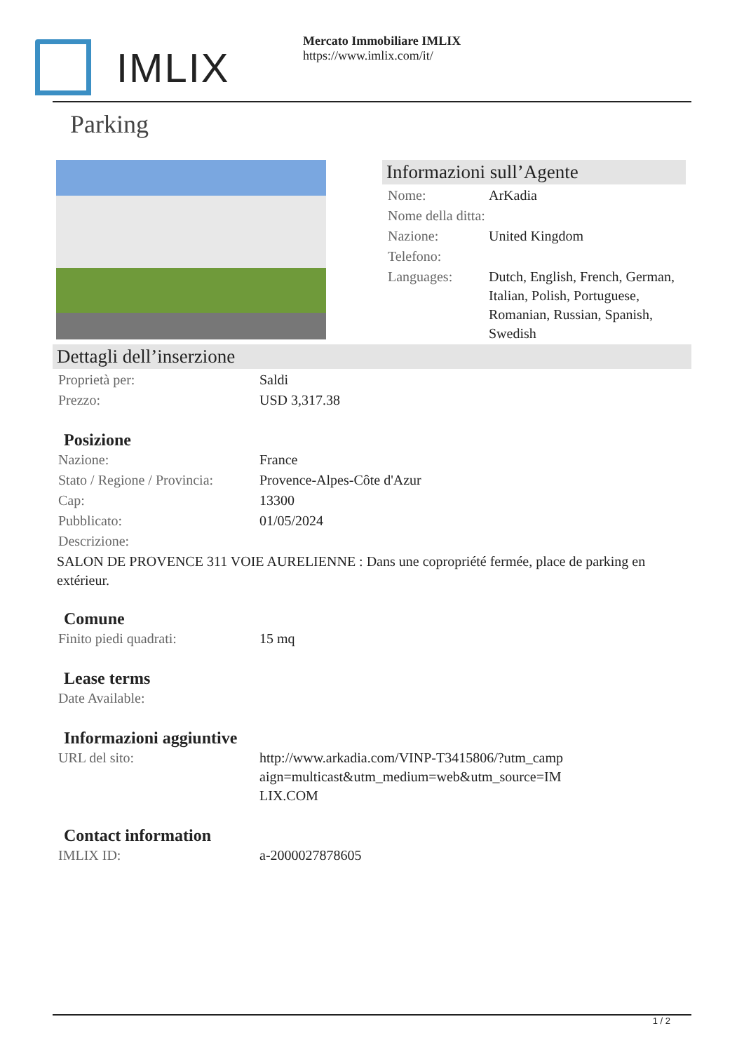IMLIX
Mercato Immobiliare IMLIX
https://www.imlix.com/it/
Parking
Informazioni sull’Agente
| Nome: | ArKadia |
| Nome della ditta: | |
| Nazione: | United Kingdom |
| Telefono: | |
| Languages: | Dutch, English, French, German, Italian, Polish, Portuguese, Romanian, Russian, Spanish, Swedish |
Dettagli dell’inserzione
| Proprietà per: | Saldi |
| Prezzo: | USD 3,317.38 |
Posizione
| Nazione: | France |
| Stato / Regione / Provincia: | Provence-Alpes-Côte d'Azur |
| Cap: | 13300 |
| Pubblicato: | 01/05/2024 |
| Descrizione: | |
SALON DE PROVENCE 311 VOIE AURELIENNE : Dans une copropriété fermée, place de parking en extérieur.
Comune
| Finito piedi quadrati: | 15 mq |
Lease terms
| Date Available: | |
Informazioni aggiuntive
| URL del sito: | http://www.arkadia.com/VINP-T3415806/?utm_campaign=multicast&utm_medium=web&utm_source=IMLIX.COM |
Contact information
| IMLIX ID: | a-2000027878605 |
1 / 2